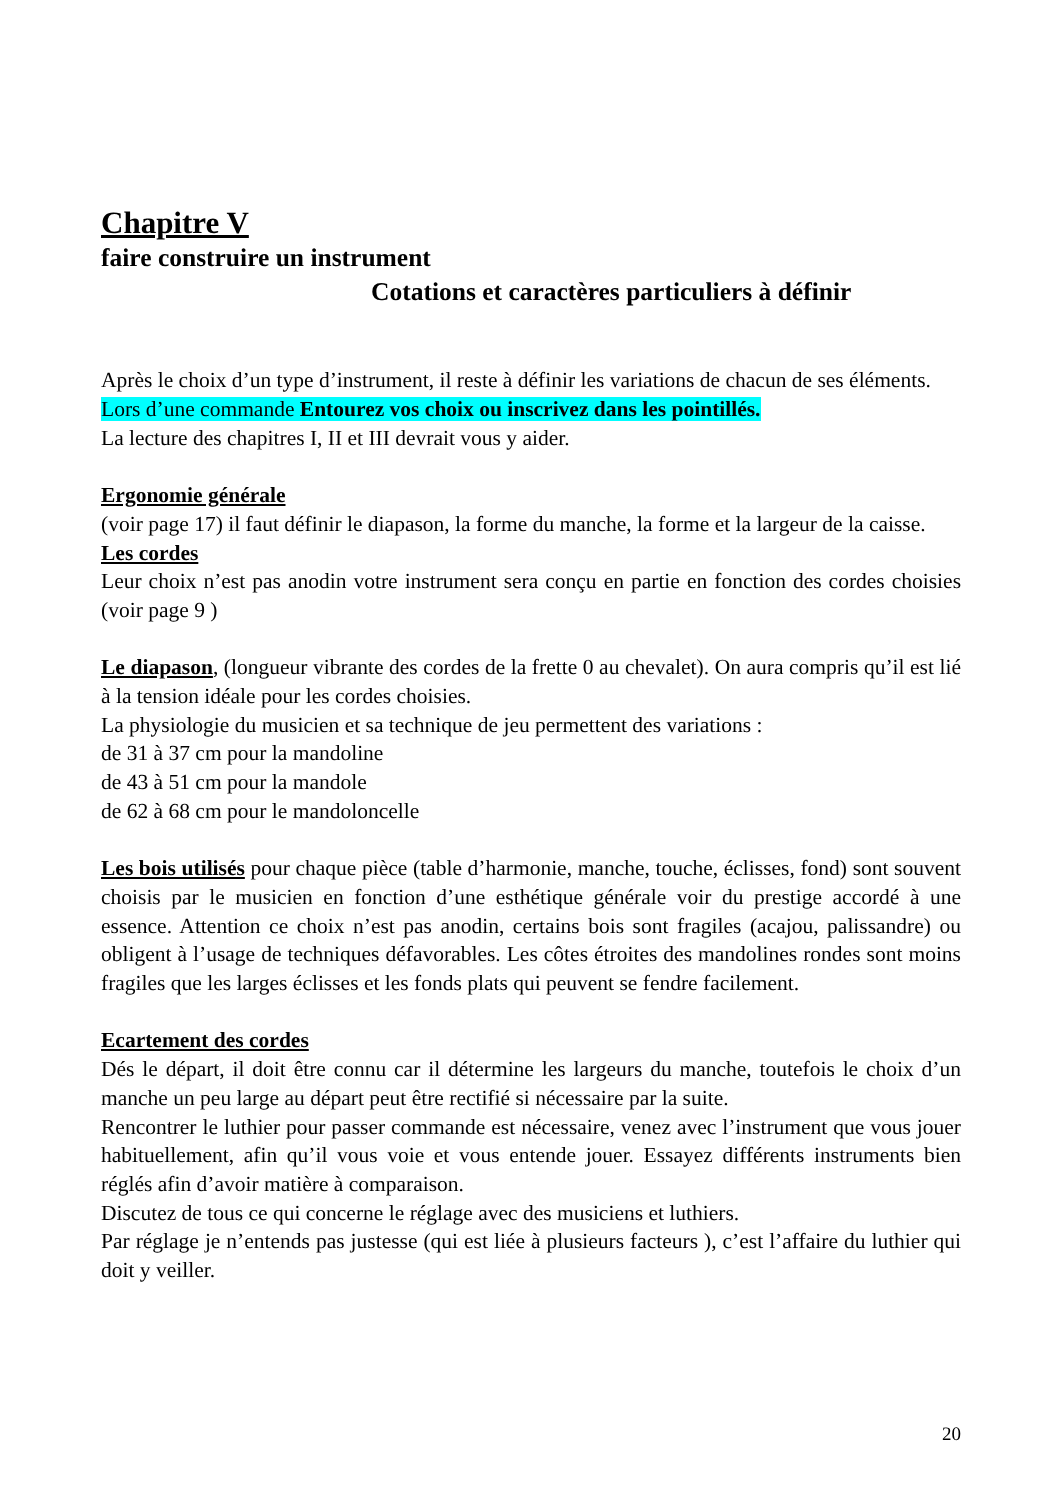Chapitre V
faire construire un instrument
Cotations et caractères particuliers à définir
Après le choix d’un type d’instrument, il reste à définir les variations de chacun de ses éléments.
Lors d’une commande Entourez vos choix ou inscrivez dans les pointillés.
La lecture des chapitres I, II et III devrait vous y aider.
Ergonomie générale
(voir page 17) il faut définir le diapason, la forme du manche, la forme et la largeur de la caisse.
Les cordes
Leur choix n’est pas anodin votre instrument sera conçu en partie en fonction des cordes choisies (voir page 9 )
Le diapason, (longueur vibrante des cordes de la frette 0 au chevalet). On aura compris qu’il est lié à la tension idéale pour les cordes choisies.
La physiologie du musicien et sa technique de jeu permettent des variations :
de 31 à 37 cm pour la mandoline
de 43 à 51 cm pour la mandole
de 62 à 68 cm pour le mandoloncelle
Les bois utilisés pour chaque pièce (table d’harmonie, manche, touche, éclisses, fond) sont souvent choisis par le musicien en fonction d’une esthétique générale voir du prestige accordé à une essence. Attention ce choix n’est pas anodin, certains bois sont fragiles (acajou, palissandre) ou obligent à l’usage de techniques défavorables. Les côtes étroites des mandolines rondes sont moins fragiles que les larges éclisses et les fonds plats qui peuvent se fendre facilement.
Ecartement des cordes
Dés le départ, il doit être connu car il détermine les largeurs du manche, toutefois le choix d’un manche un peu large au départ peut être rectifié si nécessaire par la suite.
Rencontrer le luthier pour passer commande est nécessaire, venez avec l’instrument que vous jouer habituellement, afin qu’il vous voie et vous entende jouer. Essayez différents instruments bien réglés afin d’avoir matière à comparaison.
Discutez de tous ce qui concerne le réglage avec des musiciens et luthiers.
Par réglage je n’entends pas justesse (qui est liée à plusieurs facteurs ), c’est l’affaire du luthier qui doit y veiller.
20